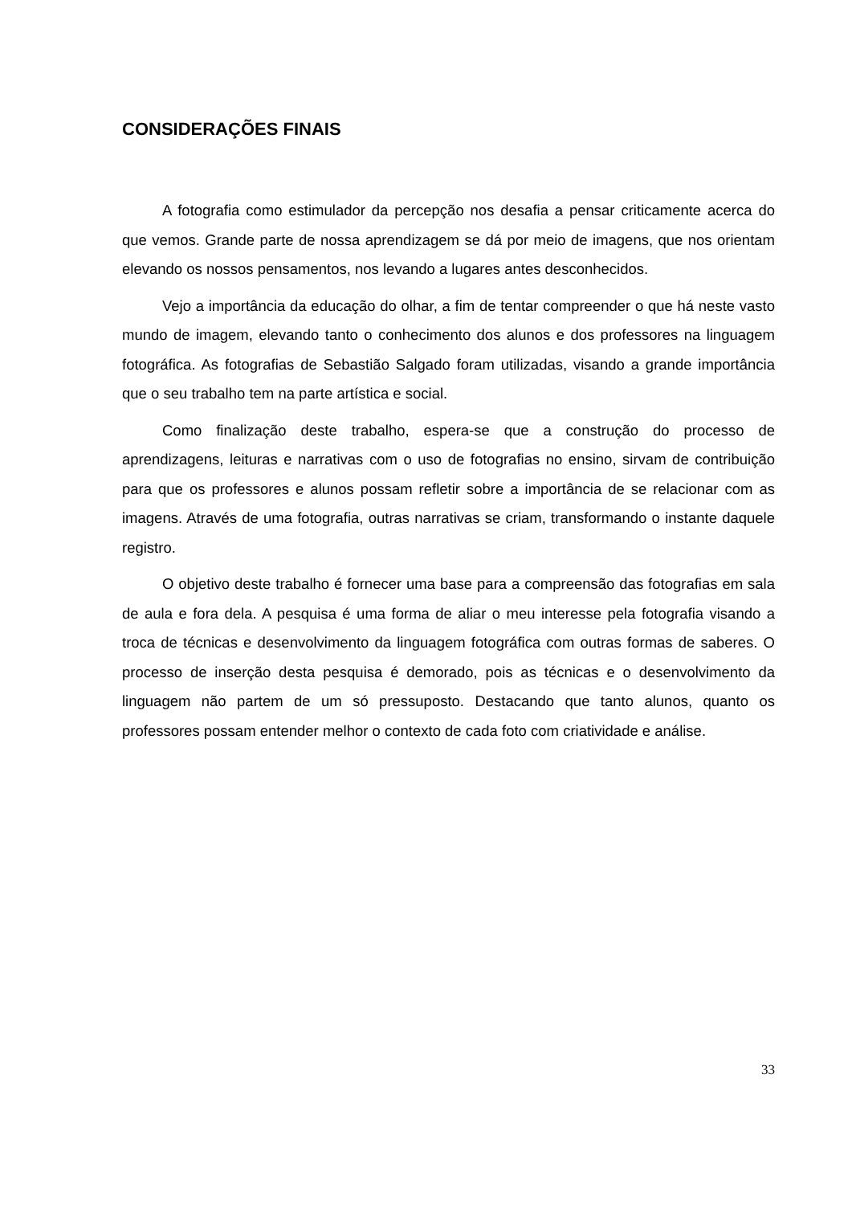CONSIDERAÇÕES FINAIS
A fotografia como estimulador da percepção nos desafia a pensar criticamente acerca do que vemos. Grande parte de nossa aprendizagem se dá por meio de imagens, que nos orientam elevando os nossos pensamentos, nos levando a lugares antes desconhecidos.
Vejo a importância da educação do olhar, a fim de tentar compreender o que há neste vasto mundo de imagem, elevando tanto o conhecimento dos alunos e dos professores na linguagem fotográfica. As fotografias de Sebastião Salgado foram utilizadas, visando a grande importância que o seu trabalho tem na parte artística e social.
Como finalização deste trabalho, espera-se que a construção do processo de aprendizagens, leituras e narrativas com o uso de fotografias no ensino, sirvam de contribuição para que os professores e alunos possam refletir sobre a importância de se relacionar com as imagens. Através de uma fotografia, outras narrativas se criam, transformando o instante daquele registro.
O objetivo deste trabalho é fornecer uma base para a compreensão das fotografias em sala de aula e fora dela. A pesquisa é uma forma de aliar o meu interesse pela fotografia visando a troca de técnicas e desenvolvimento da linguagem fotográfica com outras formas de saberes. O processo de inserção desta pesquisa é demorado, pois as técnicas e o desenvolvimento da linguagem não partem de um só pressuposto. Destacando que tanto alunos, quanto os professores possam entender melhor o contexto de cada foto com criatividade e análise.
33